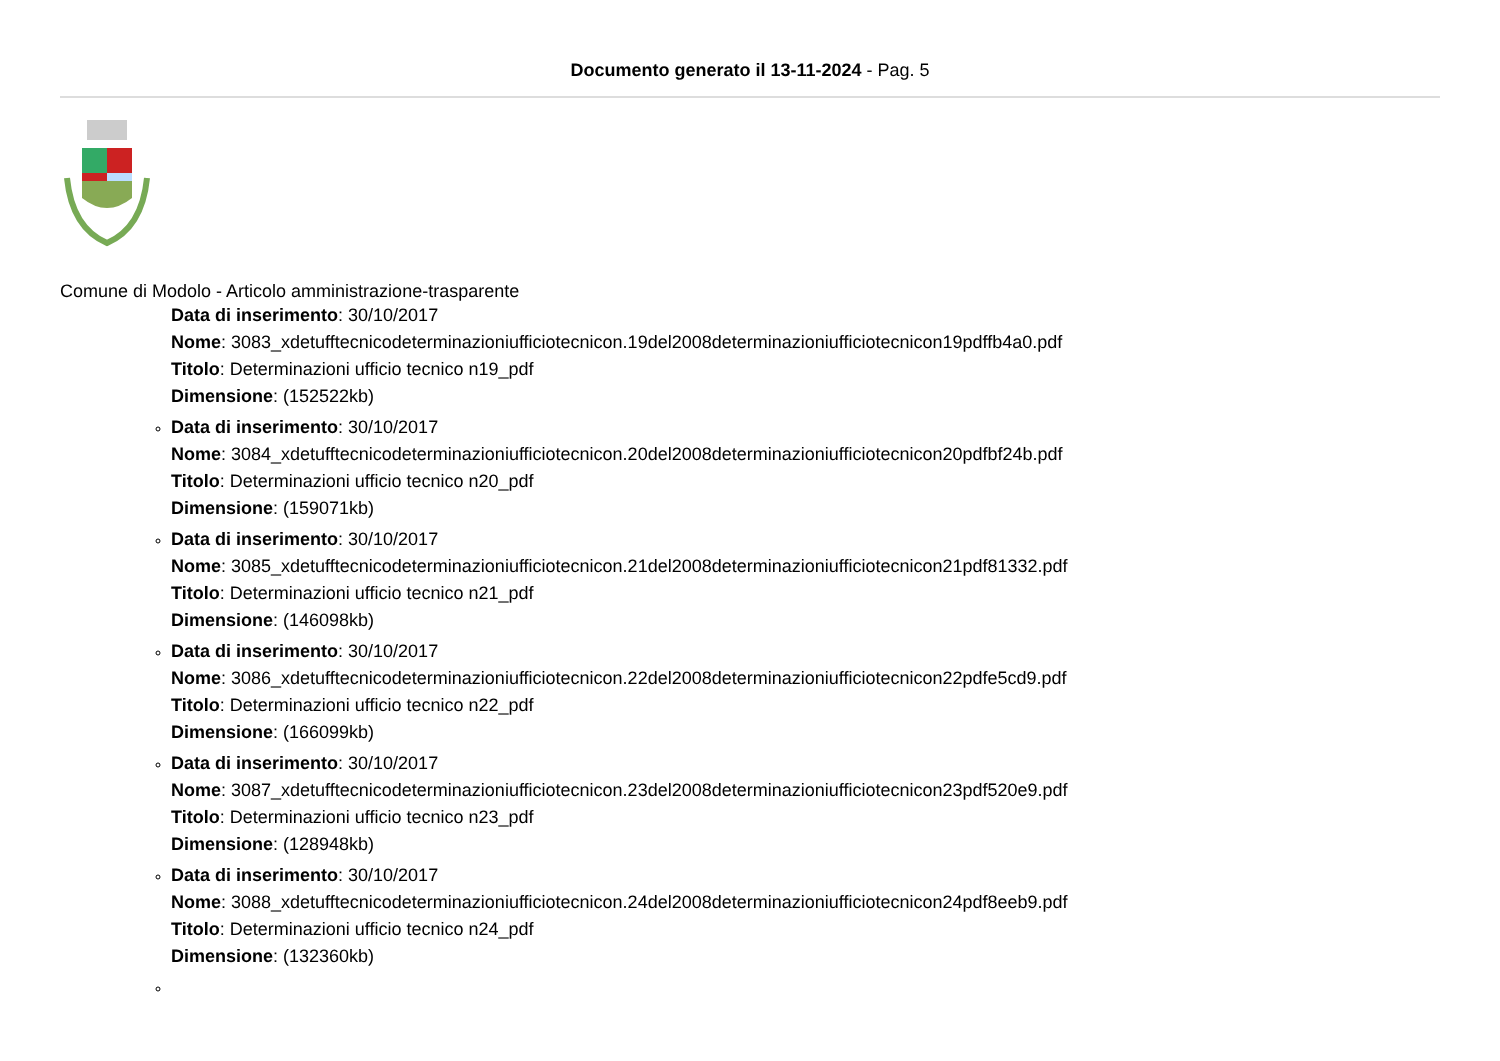Documento generato il 13-11-2024 - Pag. 5
Comune di Modolo - Articolo amministrazione-trasparente
Data di inserimento: 30/10/2017
Nome: 3083_xdetufftecnicodeterminazioniufficiotecnicon.19del2008determinazioniufficiotecnicon19pdffb4a0.pdf
Titolo: Determinazioni ufficio tecnico n19_pdf
Dimensione: (152522kb)
Data di inserimento: 30/10/2017
Nome: 3084_xdetufftecnicodeterminazioniufficiotecnicon.20del2008determinazioniufficiotecnicon20pdfbf24b.pdf
Titolo: Determinazioni ufficio tecnico n20_pdf
Dimensione: (159071kb)
Data di inserimento: 30/10/2017
Nome: 3085_xdetufftecnicodeterminazioniufficiotecnicon.21del2008determinazioniufficiotecnicon21pdf81332.pdf
Titolo: Determinazioni ufficio tecnico n21_pdf
Dimensione: (146098kb)
Data di inserimento: 30/10/2017
Nome: 3086_xdetufftecnicodeterminazioniufficiotecnicon.22del2008determinazioniufficiotecnicon22pdfe5cd9.pdf
Titolo: Determinazioni ufficio tecnico n22_pdf
Dimensione: (166099kb)
Data di inserimento: 30/10/2017
Nome: 3087_xdetufftecnicodeterminazioniufficiotecnicon.23del2008determinazioniufficiotecnicon23pdf520e9.pdf
Titolo: Determinazioni ufficio tecnico n23_pdf
Dimensione: (128948kb)
Data di inserimento: 30/10/2017
Nome: 3088_xdetufftecnicodeterminazioniufficiotecnicon.24del2008determinazioniufficiotecnicon24pdf8eeb9.pdf
Titolo: Determinazioni ufficio tecnico n24_pdf
Dimensione: (132360kb)